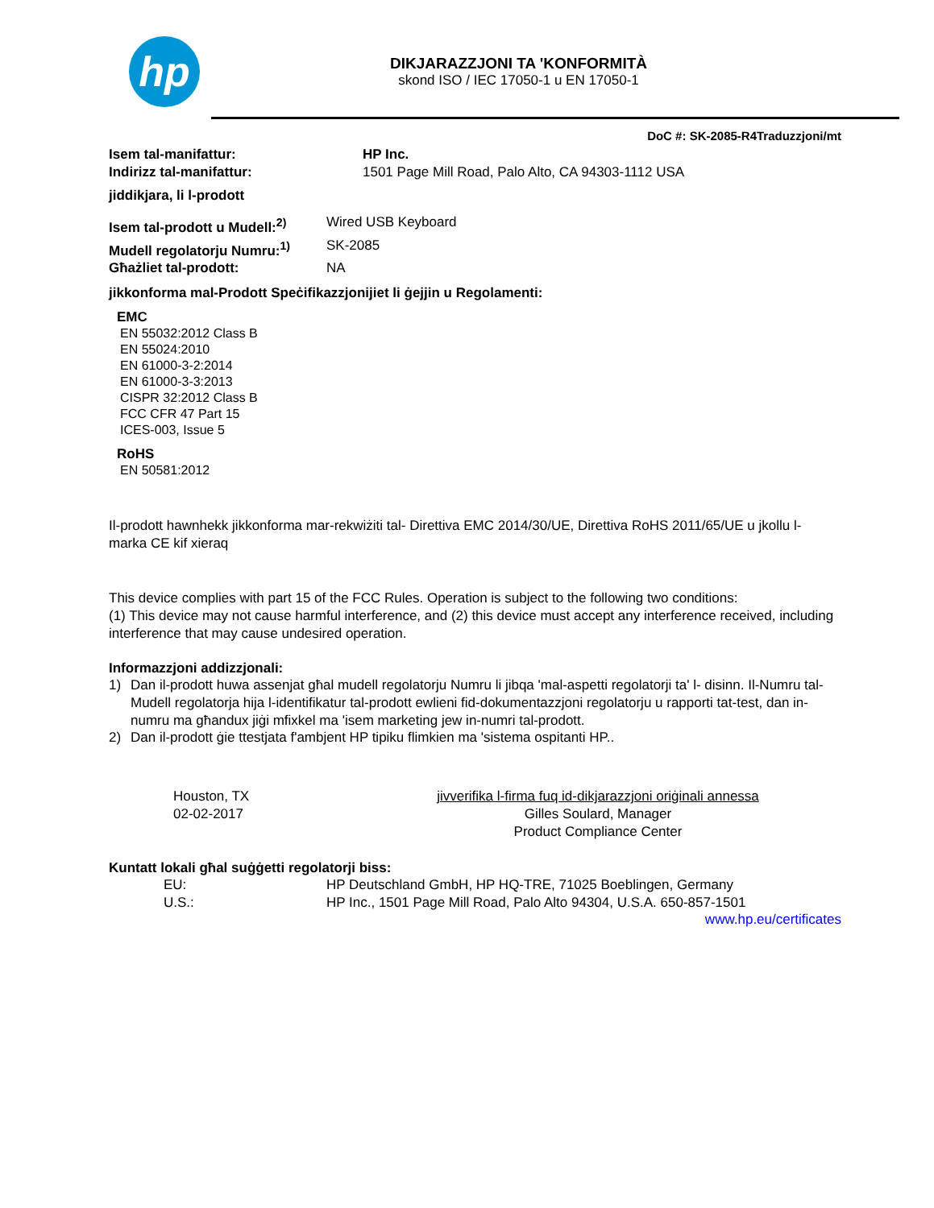hp
DIKJARAZZJONI TA 'KONFORMITÀ
skond ISO / IEC 17050-1 u EN 17050-1
DoC #: SK-2085-R4Traduzzjoni/mt
Isem tal-manifattur: HP Inc.
Indirizz tal-manifattur: 1501 Page Mill Road, Palo Alto, CA 94303-1112 USA
jiddikjara, li l-prodott
Isem tal-prodott u Mudell:<sup>2)</sup>
Wired USB Keyboard
Mudell regolatorju Numru:<sup>1)</sup>
SK-2085
Għażliet tal-prodott: NA
jikkonforma mal-Prodott Speċifikazzjonijiet li ġejjin u Regolamenti:
EMC
EN 55032:2012 Class B
EN 55024:2010
EN 61000-3-2:2014
EN 61000-3-3:2013
CISPR 32:2012 Class B
FCC CFR 47 Part 15
ICES-003, Issue 5
RoHS
EN 50581:2012
Il-prodott hawnhekk jikkonforma mar-rekwiżiti tal- Direttiva EMC 2014/30/UE, Direttiva RoHS 2011/65/UE u jkollu l-marka CE kif xieraq
This device complies with part 15 of the FCC Rules. Operation is subject to the following two conditions:
(1) This device may not cause harmful interference, and (2) this device must accept any interference received, including interference that may cause undesired operation.
Informazzjoni addizzjonali:
1) Dan il-prodott huwa assenjat għal mudell regolatorju Numru li jibqa 'mal-aspetti regolatorji ta' l- disinn. Il-Numru tal-Mudell regolatorja hija l-identifikatur tal-prodott ewlieni fid-dokumentazzjoni regolatorju u rapporti tat-test, dan in-numru ma għandux jiġi mfixkel ma 'isem marketing jew in-numri tal-prodott.
2) Dan il-prodott ġie ttestjata f'ambjent HP tipiku flimkien ma 'sistema ospitanti HP..
Houston, TX
02-02-2017
jivverifika l-firma fuq id-dikjarazzjoni oriġinali annessa
Gilles Soulard, Manager
Product Compliance Center
Kuntatt lokali għal suġġetti regolatorji biss:
EU: HP Deutschland GmbH, HP HQ-TRE, 71025 Boeblingen, Germany
U.S.: HP Inc., 1501 Page Mill Road, Palo Alto 94304, U.S.A. 650-857-1501
www.hp.eu/certificates